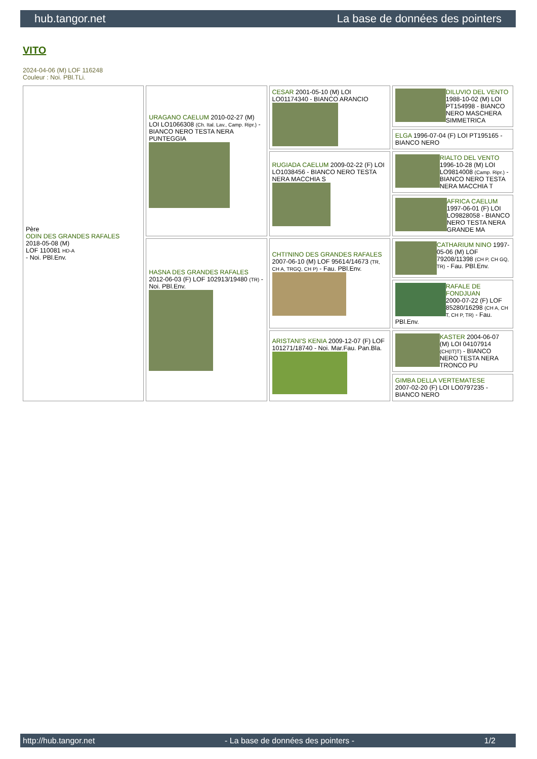hub.tangor.net La base de données des pointers
VITO
2024-04-06 (M) LOF 116248
Couleur : Noi. PBl.TLi.
| Père ODIN DES GRANDES RAFALES 2018-05-08 (M) LOF 110081 HD-A - Noi. PBl.Env. | URAGANO CAELUM 2010-02-27 (M) LOI LO1066308 (Ch. Ital. Lav., Camp. Ripr.) - BIANCO NERO TESTA NERA PUNTEGGIA | CESAR 2001-05-10 (M) LOI LO01174340 - BIANCO ARANCIO | DILUVIO DEL VENTO 1988-10-02 (M) LOI PT154998 - BIANCO NERO MASCHERA SIMMETRICA |
| | | | ELGA 1996-07-04 (F) LOI PT195165 - BIANCO NERO |
| | | RUGIADA CAELUM 2009-02-22 (F) LOI LO1038456 - BIANCO NERO TESTA NERA MACCHIA S | RIALTO DEL VENTO 1996-10-28 (M) LOI LO9814008 (Camp. Ripr.) - BIANCO NERO TESTA NERA MACCHIA T |
| | | | AFRICA CAELUM 1997-06-01 (F) LOI LO9828058 - BIANCO NERO TESTA NERA GRANDE MA |
| | HASNA DES GRANDES RAFALES 2012-06-03 (F) LOF 102913/19480 (TR) - Noi. PBl.Env. | CHTI'NINO DES GRANDES RAFALES 2007-06-10 (M) LOF 95614/14673 (TR, CH A, TRGQ, CH P) - Fau. PBl.Env. | CATHARIUM NINO 1997-05-06 (M) LOF 79208/11398 (CH P, CH GQ, TR) - Fau. PBl.Env. |
| | | | RAFALE DE FONDJUAN 2000-07-22 (F) LOF 85280/16298 (CH A, CH T, CH P, TR) - Fau. PBl.Env. |
| | | ARISTANI'S KENIA 2009-12-07 (F) LOF 101271/18740 - Noi. Mar.Fau. Pan.Bla. | KASTER 2004-06-07 (M) LOI 04107914 (CH(IT)T) - BIANCO NERO TESTA NERA TRONCO PU |
| | | | GIMBA DELLA VERTEMATESE 2007-02-20 (F) LOI LO0797235 - BIANCO NERO |
http://hub.tangor.net - La base de données des pointers - 1/2